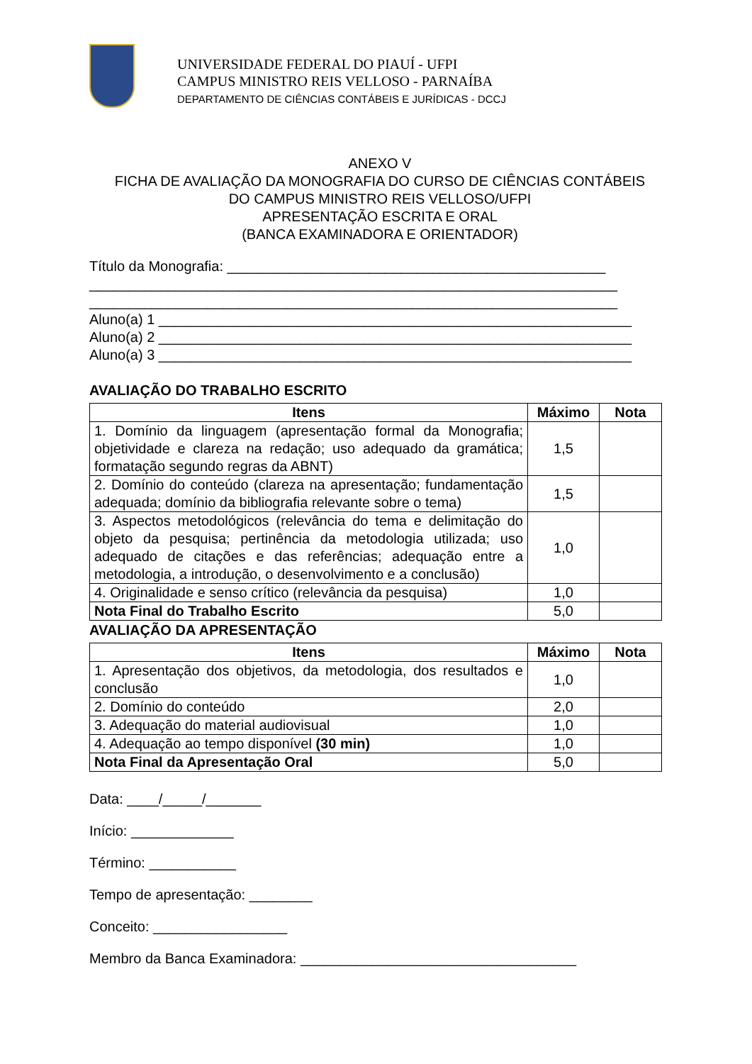UNIVERSIDADE FEDERAL DO PIAUÍ - UFPI
CAMPUS MINISTRO REIS VELLOSO - PARNAÍBA
DEPARTAMENTO DE CIÊNCIAS CONTÁBEIS E JURÍDICAS - DCCJ
ANEXO V
FICHA DE AVALIAÇÃO DA MONOGRAFIA DO CURSO DE CIÊNCIAS CONTÁBEIS
DO CAMPUS MINISTRO REIS VELLOSO/UFPI
APRESENTAÇÃO ESCRITA E ORAL
(BANCA EXAMINADORA E ORIENTADOR)
Título da Monografia: ________________________________________________
___________________________________________________________________
___________________________________________________________________
Aluno(a) 1 ____________________________________________________________
Aluno(a) 2 ____________________________________________________________
Aluno(a) 3 ____________________________________________________________
AVALIAÇÃO DO TRABALHO ESCRITO
| Itens | Máximo | Nota |
| --- | --- | --- |
| 1. Domínio da linguagem (apresentação formal da Monografia; objetividade e clareza na redação; uso adequado da gramática; formatação segundo regras da ABNT) | 1,5 | |
| 2. Domínio do conteúdo (clareza na apresentação; fundamentação adequada; domínio da bibliografia relevante sobre o tema) | 1,5 | |
| 3. Aspectos metodológicos (relevância do tema e delimitação do objeto da pesquisa; pertinência da metodologia utilizada; uso adequado de citações e das referências; adequação entre a metodologia, a introdução, o desenvolvimento e a conclusão) | 1,0 | |
| 4. Originalidade e senso crítico (relevância da pesquisa) | 1,0 | |
| Nota Final do Trabalho Escrito | 5,0 | |
AVALIAÇÃO DA APRESENTAÇÃO
| Itens | Máximo | Nota |
| --- | --- | --- |
| 1. Apresentação dos objetivos, da metodologia, dos resultados e conclusão | 1,0 | |
| 2. Domínio do conteúdo | 2,0 | |
| 3. Adequação do material audiovisual | 1,0 | |
| 4. Adequação ao tempo disponível (30 min) | 1,0 | |
| Nota Final da Apresentação Oral | 5,0 | |
Data: ____/_____/_______
Início: _____________
Término: ___________
Tempo de apresentação: ________
Conceito: _________________
Membro da Banca Examinadora: ___________________________________